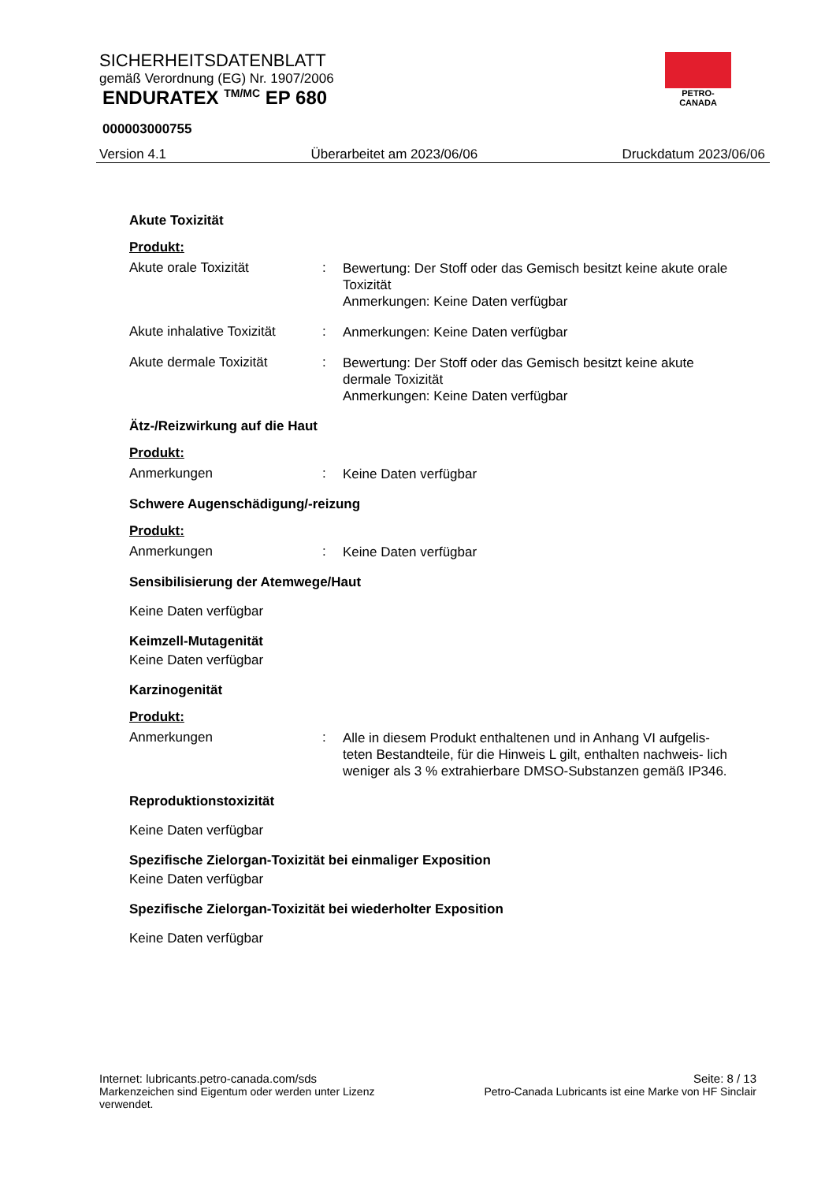SICHERHEITSDATENBLATT
gemäß Verordnung (EG) Nr. 1907/2006
ENDURATEX <sup>TM/MC</sup> EP 680
000003000755
Version 4.1 Überarbeitet am 2023/06/06 Druckdatum 2023/06/06
PETRO-CANADA
Akute Toxizität
Produkt:
Akute orale Toxizität :
Bewertung: Der Stoff oder das Gemisch besitzt keine akute orale Toxizität
Anmerkungen: Keine Daten verfügbar
Akute inhalative Toxizität
:
Anmerkungen: Keine Daten verfügbar
Akute dermale Toxizität :
Bewertung: Der Stoff oder das Gemisch besitzt keine akute dermale Toxizität
Anmerkungen: Keine Daten verfügbar
Ätz-/Reizwirkung auf die Haut
Produkt:
Anmerkungen :
Keine Daten verfügbar
Schwere Augenschädigung/-reizung
Produkt:
Anmerkungen :
Keine Daten verfügbar
Sensibilisierung der Atemwege/Haut
Keine Daten verfügbar
Keimzell-Mutagenität
Keine Daten verfügbar
Karzinogenität
Produkt:
Anmerkungen :
Alle in diesem Produkt enthaltenen und in Anhang VI aufgelis- teten Bestandteile, für die Hinweis L gilt, enthalten nachweis- lich weniger als 3 % extrahierbare DMSO-Substanzen gemäß IP346.
Reproduktionstoxizität
Keine Daten verfügbar
Spezifische Zielorgan-Toxizität bei einmaliger Exposition
Keine Daten verfügbar
Spezifische Zielorgan-Toxizität bei wiederholter Exposition
Keine Daten verfügbar
Internet: lubricants.petro-canada.com/sds Seite: 8 / 13
Markenzeichen sind Eigentum oder werden unter Lizenz
verwendet. Petro-Canada Lubricants ist eine Marke von HF Sinclair